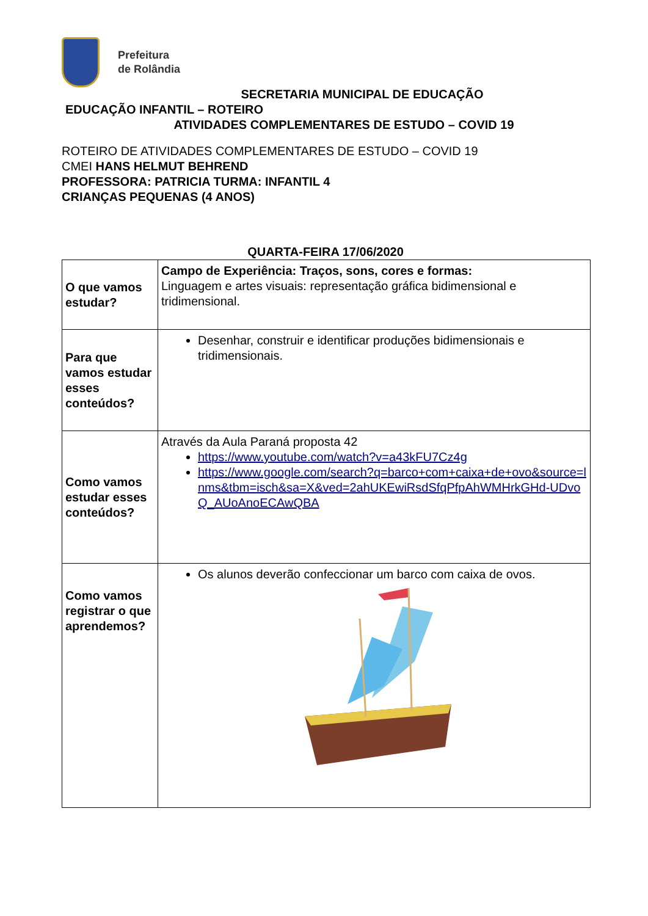Prefeitura
de Rolândia
SECRETARIA MUNICIPAL DE EDUCAÇÃO
EDUCAÇÃO INFANTIL – ROTEIRO
ATIVIDADES COMPLEMENTARES DE ESTUDO – COVID 19
ROTEIRO DE ATIVIDADES COMPLEMENTARES DE ESTUDO – COVID 19
CMEI HANS HELMUT BEHREND
PROFESSORA: PATRICIA TURMA: INFANTIL 4
CRIANÇAS PEQUENAS (4 ANOS)
QUARTA-FEIRA 17/06/2020
| O que vamos estudar? | Campo de Experiência: Traços, sons, cores e formas: Linguagem e artes visuais: representação gráfica bidimensional e tridimensional. |
| Para que vamos estudar esses conteúdos? | Desenhar, construir e identificar produções bidimensionais e tridimensionais. |
| Como vamos estudar esses conteúdos? | Através da Aula Paraná proposta 42 https://www.youtube.com/watch?v=a43kFU7Cz4g https://www.google.com/search?q=barco+com+caixa+de+ovo&source=lnms&tbm=isch&sa=X&ved=2ahUKEwiRsdSfqPfpAhWMHrkGHd-UDvoQ_AUoAnoECAwQBA |
| Como vamos registrar o que aprendemos? | Os alunos deverão confeccionar um barco com caixa de ovos. |